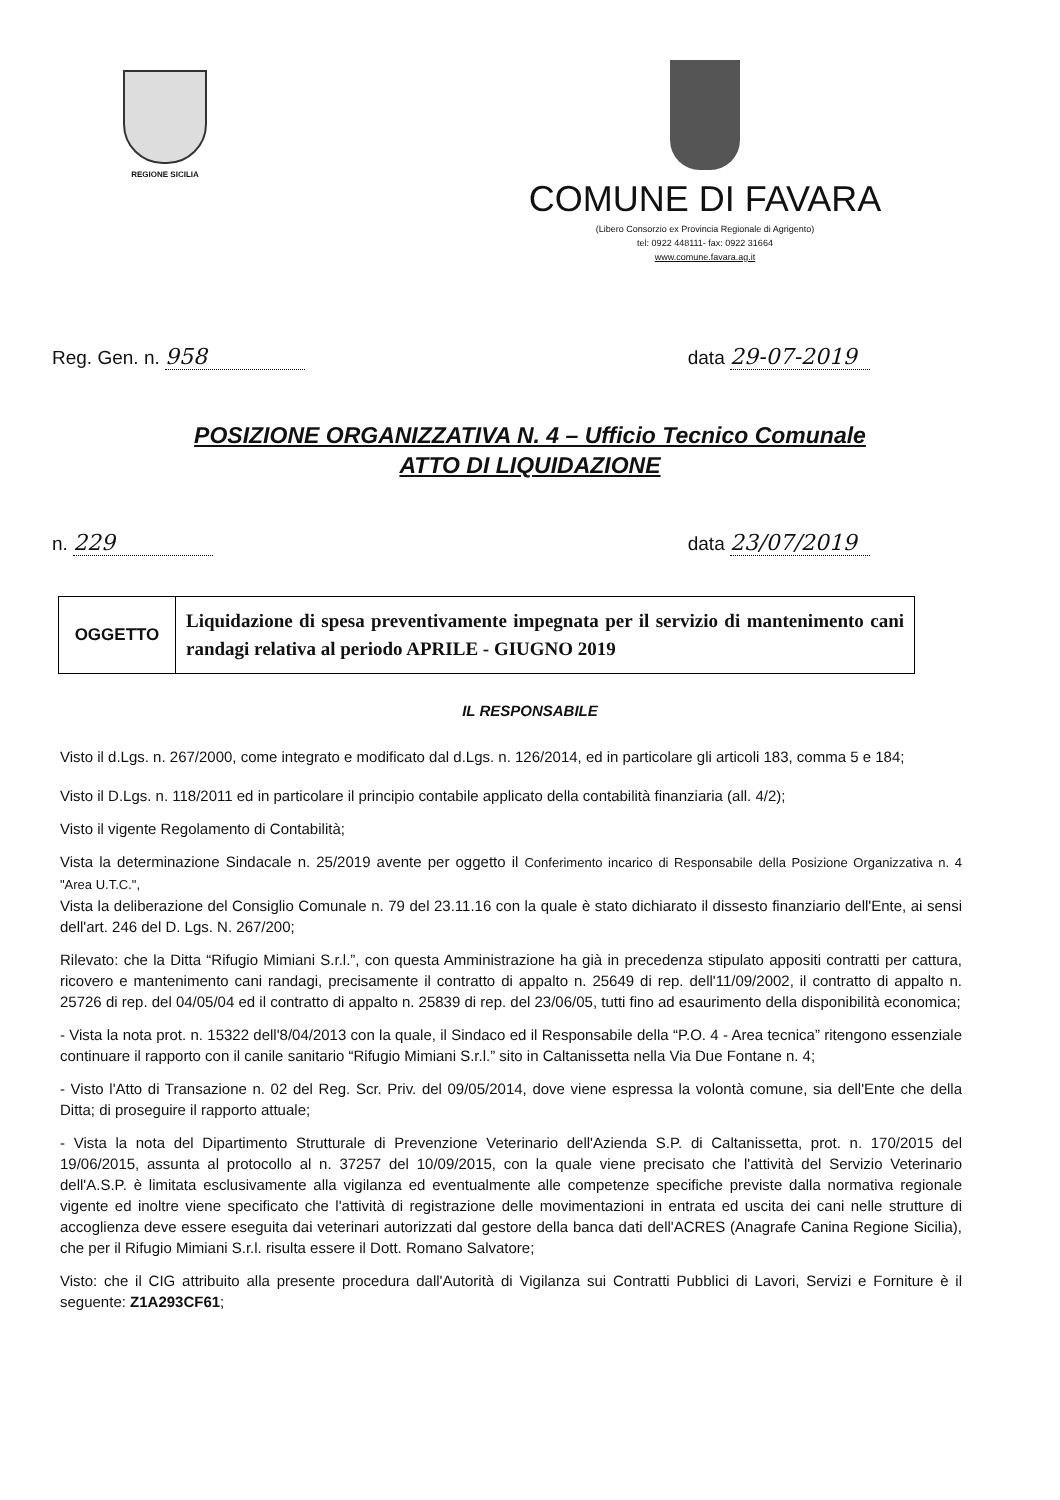REGIONE SICILIA
COMUNE DI FAVARA
(Libero Consorzio ex Provincia Regionale di Agrigento)
tel: 0922 448111- fax: 0922 31664
www.comune.favara.ag.it
Reg. Gen. n. 958 data 29-07-2019
POSIZIONE ORGANIZZATIVA N. 4 – Ufficio Tecnico Comunale
ATTO DI LIQUIDAZIONE
n. 229 data 23/07/2019
| OGGETTO | Liquidazione di spesa preventivamente impegnata per il servizio di mantenimento cani randagi relativa al periodo APRILE - GIUGNO 2019 |
IL RESPONSABILE
Visto il d.Lgs. n. 267/2000, come integrato e modificato dal d.Lgs. n. 126/2014, ed in particolare gli articoli 183, comma 5 e 184;
Visto il D.Lgs. n. 118/2011 ed in particolare il principio contabile applicato della contabilità finanziaria (all. 4/2);
Visto il vigente Regolamento di Contabilità;
Vista la determinazione Sindacale n. 25/2019 avente per oggetto il Conferimento incarico di Responsabile della Posizione Organizzativa n. 4 "Area U.T.C.",
Vista la deliberazione del Consiglio Comunale n. 79 del 23.11.16 con la quale è stato dichiarato il dissesto finanziario dell'Ente, ai sensi dell'art. 246 del D. Lgs. N. 267/200;
Rilevato: che la Ditta “Rifugio Mimiani S.r.l.”, con questa Amministrazione ha già in precedenza stipulato appositi contratti per cattura, ricovero e mantenimento cani randagi, precisamente il contratto di appalto n. 25649 di rep. dell'11/09/2002, il contratto di appalto n. 25726 di rep. del 04/05/04 ed il contratto di appalto n. 25839 di rep. del 23/06/05, tutti fino ad esaurimento della disponibilità economica;
- Vista la nota prot. n. 15322 dell'8/04/2013 con la quale, il Sindaco ed il Responsabile della “P.O. 4 - Area tecnica” ritengono essenziale continuare il rapporto con il canile sanitario “Rifugio Mimiani S.r.l.” sito in Caltanissetta nella Via Due Fontane n. 4;
- Visto l'Atto di Transazione n. 02 del Reg. Scr. Priv. del 09/05/2014, dove viene espressa la volontà comune, sia dell'Ente che della Ditta; di proseguire il rapporto attuale;
- Vista la nota del Dipartimento Strutturale di Prevenzione Veterinario dell'Azienda S.P. di Caltanissetta, prot. n. 170/2015 del 19/06/2015, assunta al protocollo al n. 37257 del 10/09/2015, con la quale viene precisato che l'attività del Servizio Veterinario dell'A.S.P. è limitata esclusivamente alla vigilanza ed eventualmente alle competenze specifiche previste dalla normativa regionale vigente ed inoltre viene specificato che l'attività di registrazione delle movimentazioni in entrata ed uscita dei cani nelle strutture di accoglienza deve essere eseguita dai veterinari autorizzati dal gestore della banca dati dell'ACRES (Anagrafe Canina Regione Sicilia), che per il Rifugio Mimiani S.r.l. risulta essere il Dott. Romano Salvatore;
Visto: che il CIG attribuito alla presente procedura dall'Autorità di Vigilanza sui Contratti Pubblici di Lavori, Servizi e Forniture è il seguente: Z1A293CF61;